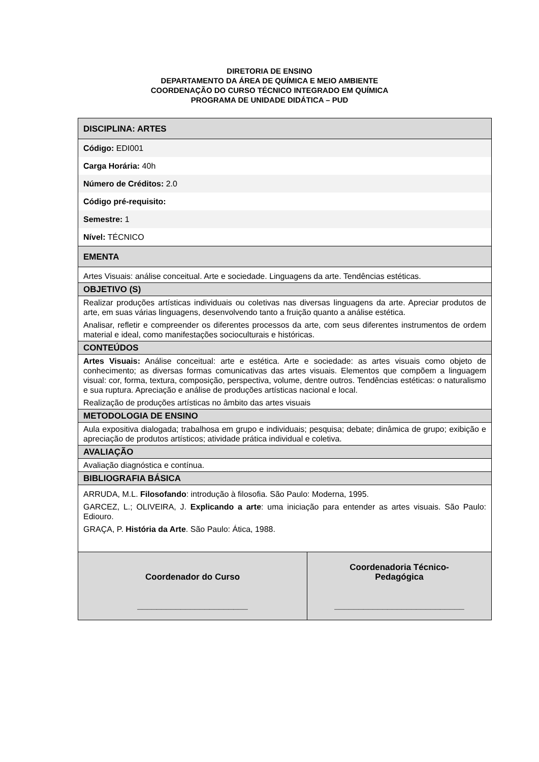DIRETORIA DE ENSINO
DEPARTAMENTO DA ÁREA DE QUÍMICA E MEIO AMBIENTE
COORDENAÇÃO DO CURSO TÉCNICO INTEGRADO EM QUÍMICA
PROGRAMA DE UNIDADE DIDÁTICA – PUD
| DISCIPLINA: ARTES | |
| Código: EDI001 | |
| Carga Horária: 40h | |
| Número de Créditos: 2.0 | |
| Código pré-requisito: | |
| Semestre: 1 | |
| Nível: TÉCNICO | |
| EMENTA | |
| Artes Visuais: análise conceitual. Arte e sociedade. Linguagens da arte. Tendências estéticas. | |
| OBJETIVO (S) | |
| Realizar produções artísticas individuais ou coletivas nas diversas linguagens da arte. Apreciar produtos de arte, em suas várias linguagens, desenvolvendo tanto a fruição quanto a análise estética. Analisar, refletir e compreender os diferentes processos da arte, com seus diferentes instrumentos de ordem material e ideal, como manifestações socioculturais e históricas. | |
| CONTEÚDOS | |
| Artes Visuais: Análise conceitual: arte e estética. Arte e sociedade: as artes visuais como objeto de conhecimento; as diversas formas comunicativas das artes visuais. Elementos que compõem a linguagem visual: cor, forma, textura, composição, perspectiva, volume, dentre outros. Tendências estéticas: o naturalismo e sua ruptura. Apreciação e análise de produções artísticas nacional e local. Realização de produções artísticas no âmbito das artes visuais | |
| METODOLOGIA DE ENSINO | |
| Aula expositiva dialogada; trabalhosa em grupo e individuais; pesquisa; debate; dinâmica de grupo; exibição e apreciação de produtos artísticos; atividade prática individual e coletiva. | |
| AVALIAÇÃO | |
| Avaliação diagnóstica e contínua. | |
| BIBLIOGRAFIA BÁSICA | |
| ARRUDA, M.L. Filosofando : introdução à filosofia. São Paulo: Moderna, 1995. GARCEZ, L.; OLIVEIRA, J. Explicando a arte : uma iniciação para entender as artes visuais. São Paulo: Ediouro. GRAÇA, P. História da Arte . São Paulo: Ática, 1988. | |
| Coordenador do Curso _______________________ | Coordenadoria Técnico- Pedagógica ___________________________ |